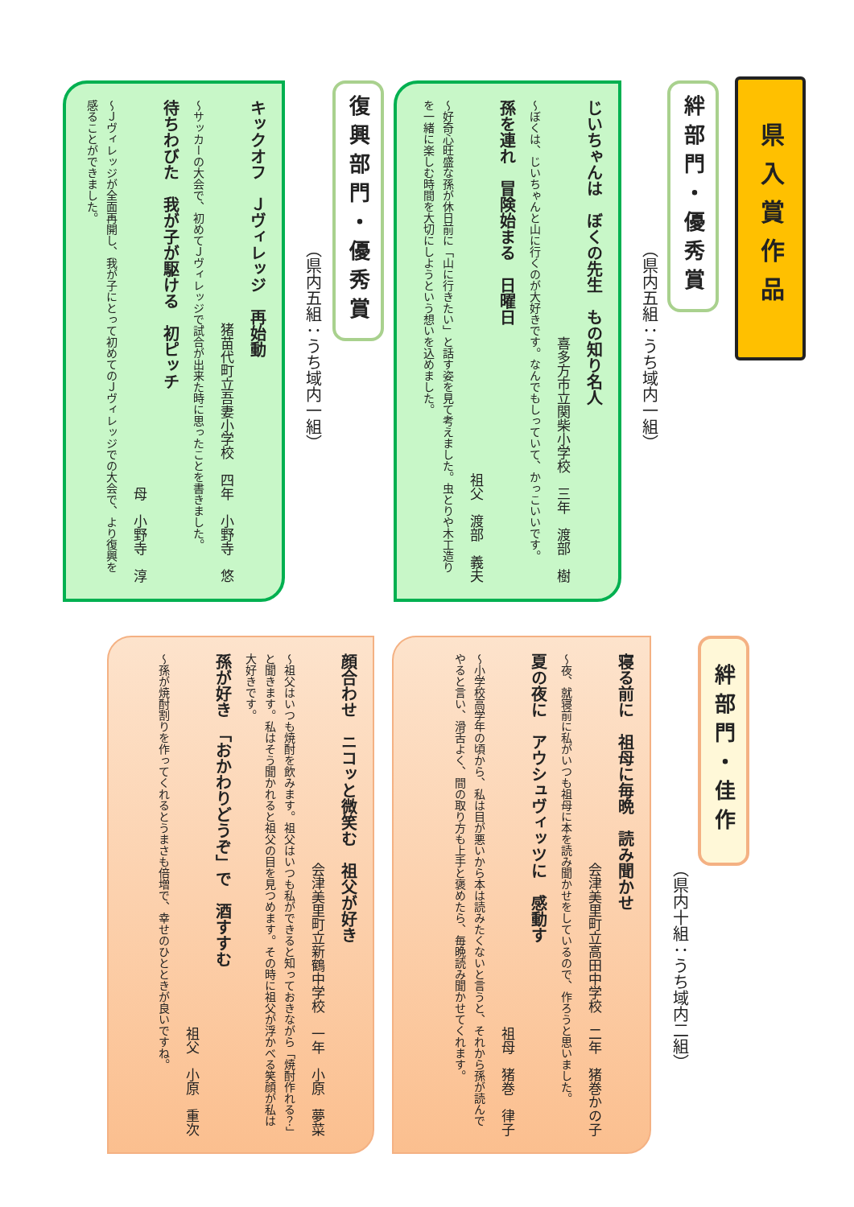県入賞作品
絆部門・優秀賞
（県内五組：うち域内一組）
じいちゃんは　ぼくの先生　もの知り名人
喜多方市立関柴小学校　三年　渡部　樹
～ぼくは、じいちゃんと山に行くのが大好きです。なんでもしっていて、かっこいいです。
孫を連れ　冒険始まる　日曜日
祖父　渡部　義夫
～好奇心旺盛な孫が休日前に「山に行きたい」と話す姿を見て考えました。虫とりや木工造りを一緒に楽しむ時間を大切にしようという想いを込めました。
復興部門・優秀賞
（県内五組：うち域内一組）
キックオフ　Ｊヴィレッジ　再始動
猪苗代町立吾妻小学校　四年　小野寺　悠
～サッカーの大会で、初めてＪヴィレッジで試合が出来た時に思ったことを書きました。
待ちわびた　我が子が駆ける　初ピッチ
母　小野寺　淳
～Ｊヴィレッジが全面再開し、我が子にとって初めてのＪヴィレッジでの大会で、より復興を感ることができました。
絆部門・佳作
（県内十組：うち域内二組）
寝る前に　祖母に毎晩　読み聞かせ
会津美里町立高田中学校　二年　猪巻かの子
～夜、就寝前に私がいつも祖母に本を読み聞かせをしているので、作ろうと思いました。
夏の夜に　アウシュヴィッツに　感動す
祖母　猪巻　律子
～小学校高学年の頃から、私は目が悪いから本は読みたくないと言うと、それから孫が読んでやると言い、滑舌よく、間の取り方も上手と褒めたら、毎晩読み聞かせてくれます。
顔合わせ　ニコッと微笑む　祖父が好き
会津美里町立新鶴中学校　一年　小原　夢菜
～祖父はいつも焼酎を飲みます。祖父はいつも私ができると知っておきながら「焼酎作れる？」と聞きます。私はそう聞かれると祖父の目を見つめます。その時に祖父が浮かべる笑顔が私は大好きです。
孫が好き　「おかわりどうぞ」で　酒すすむ
祖父　小原　重次
～孫が焼酎割りを作ってくれるとうまさも倍増で、幸せのひとときが良いですね。